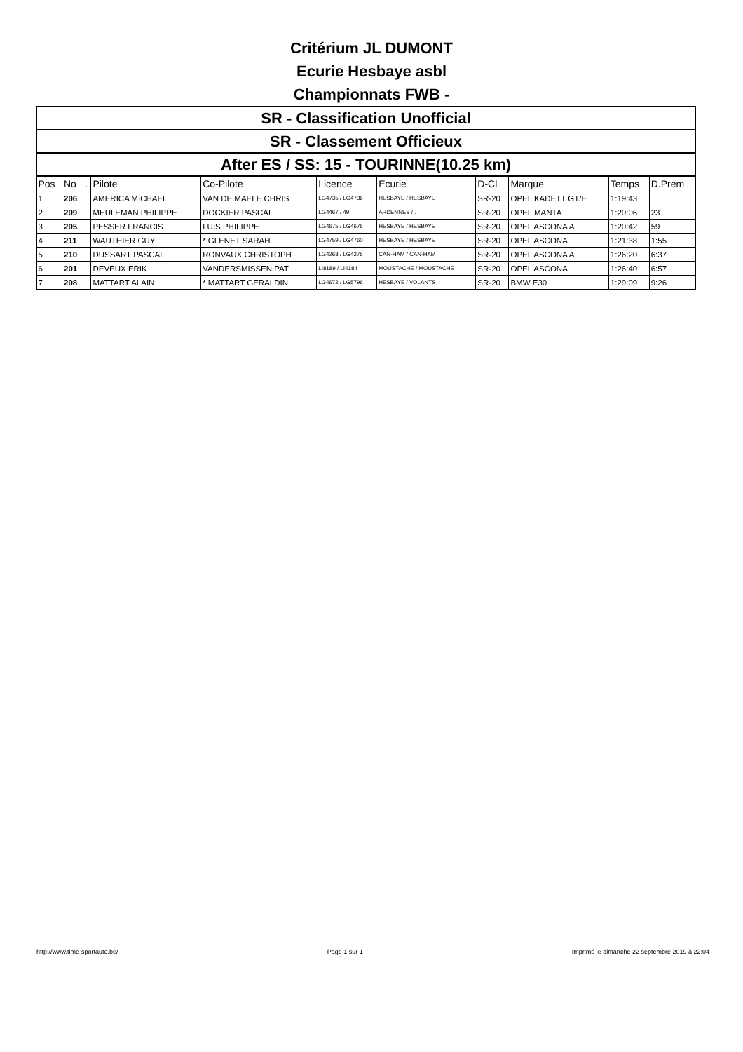Critérium JL DUMONT
Ecurie Hesbaye asbl
Championnats FWB -
| SR - Classification Unofficial | | | | | | | | | | |
| SR - Classement Officieux | | | | | | | | | | |
| After ES / SS: 15 - TOURINNE(10.25 km) | | | | | | | | | | |
| Pos | No | . | Pilote | Co-Pilote | Licence | Ecurie | D-Cl | Marque | Temps | D.Prem |
| 1 | 206 | | AMERICA MICHAEL | VAN DE MAELE CHRIS | LG4735 / LG4736 | HESBAYE / HESBAYE | SR-20 | OPEL KADETT GT/E | 1:19:43 | |
| 2 | 209 | | MEULEMAN PHILIPPE | DOCKIER PASCAL | LG4467 / 49 | ARDENNES / . | SR-20 | OPEL MANTA | 1:20:06 | 23 |
| 3 | 205 | | PESSER FRANCIS | LUIS PHILIPPE | LG4675 / LG4676 | HESBAYE / HESBAYE | SR-20 | OPEL ASCONA A | 1:20:42 | 59 |
| 4 | 211 | | WAUTHIER GUY | * GLENET SARAH | LG4759 / LG4760 | HESBAYE / HESBAYE | SR-20 | OPEL ASCONA | 1:21:38 | 1:55 |
| 5 | 210 | | DUSSART PASCAL | RONVAUX CHRISTOPH | LG4268 / LG4275 | CAN-HAM / CAN-HAM | SR-20 | OPEL ASCONA A | 1:26:20 | 6:37 |
| 6 | 201 | | DEVEUX ERIK | VANDERSMISSEN PAT | LI8189 / LI4184 | MOUSTACHE / MOUSTACHE | SR-20 | OPEL ASCONA | 1:26:40 | 6:57 |
| 7 | 208 | | MATTART ALAIN | * MATTART GERALDIN | LG4672 / LG5796 | HESBAYE / VOLANTS | SR-20 | BMW E30 | 1:29:09 | 9:26 |
http://www.time-sportauto.be/ Page 1 sur 1 Imprimé le dimanche 22 septembre 2019 à 22:04